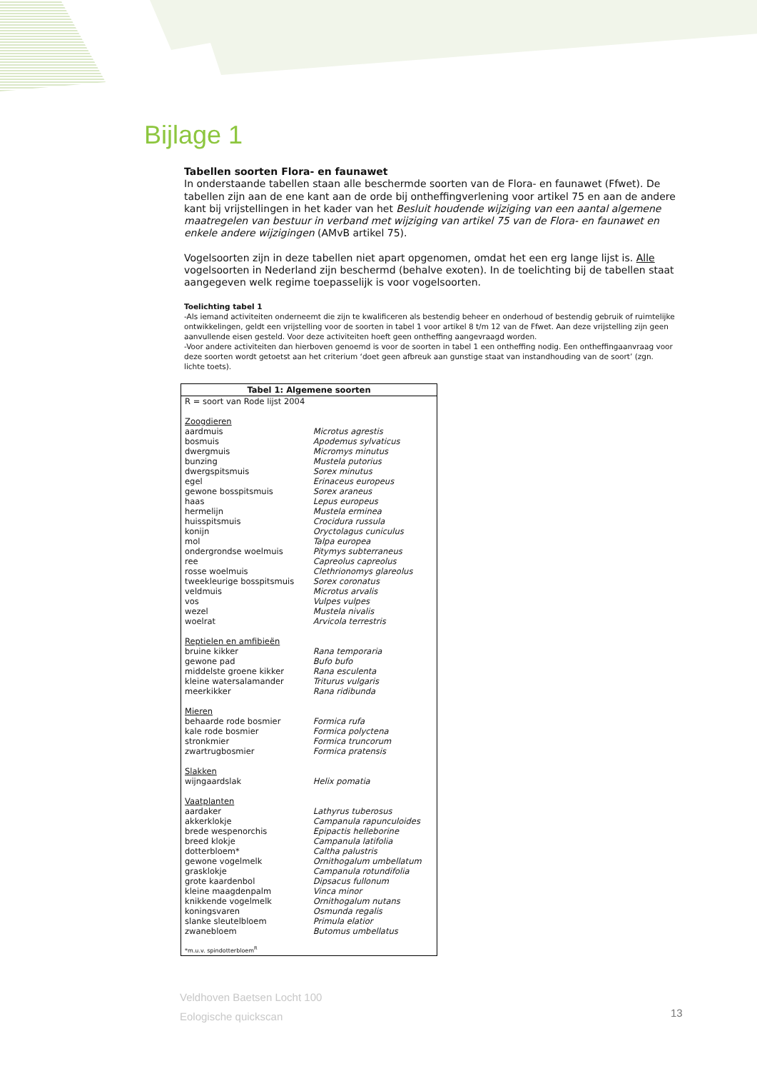Bijlage 1
Tabellen soorten Flora- en faunawet
In onderstaande tabellen staan alle beschermde soorten van de Flora- en faunawet (Ffwet). De tabellen zijn aan de ene kant aan de orde bij ontheffingverlening voor artikel 75 en aan de andere kant bij vrijstellingen in het kader van het Besluit houdende wijziging van een aantal algemene maatregelen van bestuur in verband met wijziging van artikel 75 van de Flora- en faunawet en enkele andere wijzigingen (AMvB artikel 75).
Vogelsoorten zijn in deze tabellen niet apart opgenomen, omdat het een erg lange lijst is. Alle vogelsoorten in Nederland zijn beschermd (behalve exoten). In de toelichting bij de tabellen staat aangegeven welk regime toepasselijk is voor vogelsoorten.
Toelichting tabel 1
-Als iemand activiteiten onderneemt die zijn te kwalificeren als bestendig beheer en onderhoud of bestendig gebruik of ruimtelijke ontwikkelingen, geldt een vrijstelling voor de soorten in tabel 1 voor artikel 8 t/m 12 van de Ffwet. Aan deze vrijstelling zijn geen aanvullende eisen gesteld. Voor deze activiteiten hoeft geen ontheffing aangevraagd worden.
-Voor andere activiteiten dan hierboven genoemd is voor de soorten in tabel 1 een ontheffing nodig. Een ontheffingaanvraag voor deze soorten wordt getoetst aan het criterium ‘doet geen afbreuk aan gunstige staat van instandhouding van de soort’ (zgn. lichte toets).
| Tabel 1: Algemene soorten | |
| --- | --- |
| R = soort van Rode lijst 2004 | |
| Zoogdieren | |
| aardmuis | Microtus agrestis |
| bosmuis | Apodemus sylvaticus |
| dwergmuis | Micromys minutus |
| bunzing | Mustela putorius |
| dwergspitsmuis | Sorex minutus |
| egel | Erinaceus europeus |
| gewone bosspitsmuis | Sorex araneus |
| haas | Lepus europeus |
| hermelijn | Mustela erminea |
| huisspitsmuis | Crocidura russula |
| konijn | Oryctolagus cuniculus |
| mol | Talpa europea |
| ondergrondse woelmuis | Pitymys subterraneus |
| ree | Capreolus capreolus |
| rosse woelmuis | Clethrionomys glareolus |
| tweekleurige bosspitsmuis | Sorex coronatus |
| veldmuis | Microtus arvalis |
| vos | Vulpes vulpes |
| wezel | Mustela nivalis |
| woelrat | Arvicola terrestris |
| Reptielen en amfibieën | |
| bruine kikker | Rana temporaria |
| gewone pad | Bufo bufo |
| middelste groene kikker | Rana esculenta |
| kleine watersalamander | Triturus vulgaris |
| meerkikker | Rana ridibunda |
| Mieren | |
| behaarde rode bosmier | Formica rufa |
| kale rode bosmier | Formica polyctena |
| stronkmier | Formica truncorum |
| zwartrugbosmier | Formica pratensis |
| Slakken | |
| wijngaardslak | Helix pomatia |
| Vaatplanten | |
| aardaker | Lathyrus tuberosus |
| akkerklokje | Campanula rapunculoides |
| brede wespenorchis | Epipactis helleborine |
| breed klokje | Campanula latifolia |
| dotterbloem* | Caltha palustris |
| gewone vogelmelk | Ornithogalum umbellatum |
| grasklokje | Campanula rotundifolia |
| grote kaardenbol | Dipsacus fullonum |
| kleine maagdenpalm | Vinca minor |
| knikkende vogelmelk | Ornithogalum nutans |
| koningsvaren | Osmunda regalis |
| slanke sleutelbloem | Primula elatior |
| zwanebloem | Butomus umbellatus |
| *m.u.v. spindotterbloem<sup>R</sup> | |
Veldhoven Baetsen Locht 100
Eologische quickscan
13